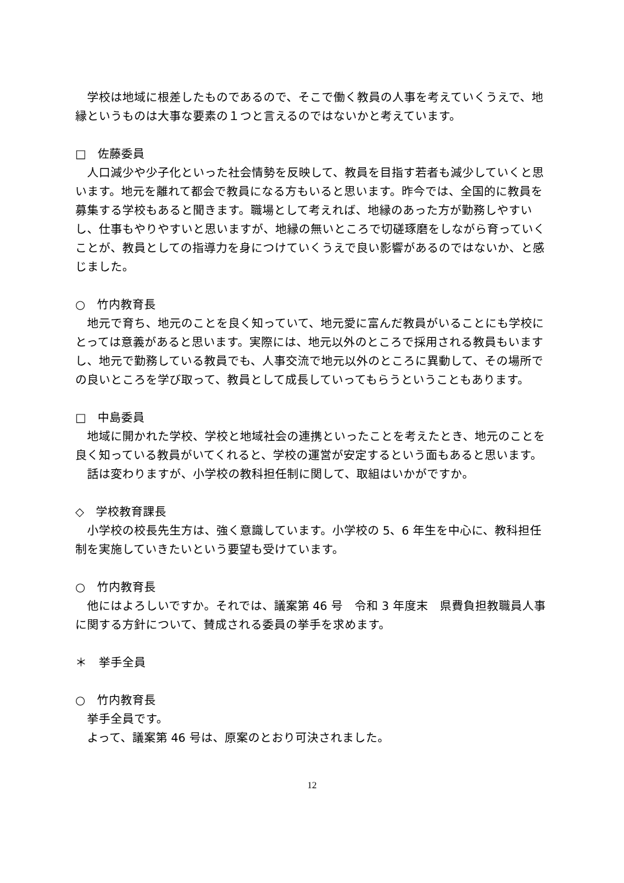学校は地域に根差したものであるので、そこで働く教員の人事を考えていくうえで、地縁というものは大事な要素の１つと言えるのではないかと考えています。
□　佐藤委員
人口減少や少子化といった社会情勢を反映して、教員を目指す若者も減少していくと思います。地元を離れて都会で教員になる方もいると思います。昨今では、全国的に教員を募集する学校もあると聞きます。職場として考えれば、地縁のあった方が勤務しやすいし、仕事もやりやすいと思いますが、地縁の無いところで切磋琢磨をしながら育っていくことが、教員としての指導力を身につけていくうえで良い影響があるのではないか、と感じました。
○　竹内教育長
地元で育ち、地元のことを良く知っていて、地元愛に富んだ教員がいることにも学校にとっては意義があると思います。実際には、地元以外のところで採用される教員もいますし、地元で勤務している教員でも、人事交流で地元以外のところに異動して、その場所での良いところを学び取って、教員として成長していってもらうということもあります。
□　中島委員
地域に開かれた学校、学校と地域社会の連携といったことを考えたとき、地元のことを良く知っている教員がいてくれると、学校の運営が安定するという面もあると思います。
話は変わりますが、小学校の教科担任制に関して、取組はいかがですか。
◇　学校教育課長
小学校の校長先生方は、強く意識しています。小学校の 5、6 年生を中心に、教科担任制を実施していきたいという要望も受けています。
○　竹内教育長
他にはよろしいですか。それでは、議案第 46 号　令和 3 年度末　県費負担教職員人事に関する方針について、賛成される委員の挙手を求めます。
＊　挙手全員
○　竹内教育長
挙手全員です。
よって、議案第 46 号は、原案のとおり可決されました。
12